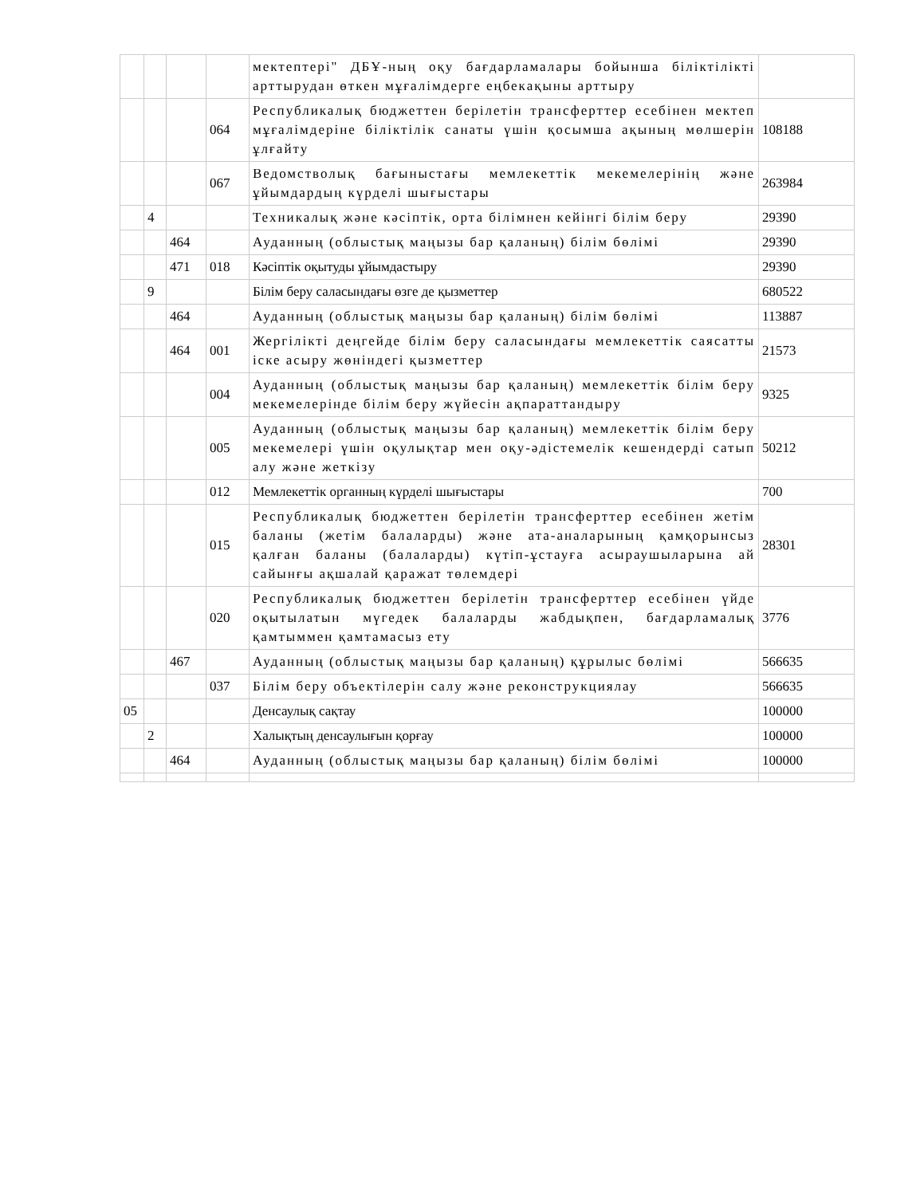| | | | | мектептері" ДБҰ-ның оқу бағдарламалары бойынша біліктілікті арттырудан өткен мұғалімдерге еңбекақыны арттыру | |
| | | | 064 | Республикалық бюджеттен берілетін трансферттер есебінен мектеп мұғалімдеріне біліктілік санаты үшін қосымша ақының мөлшерін ұлғайту | 108188 |
| | | | 067 | Ведомстволық бағыныстағы мемлекеттік мекемелерінің және ұйымдардың күрделі шығыстары | 263984 |
| | 4 | | | Техникалық және кәсіптік, орта білімнен кейінгі білім беру | 29390 |
| | | 464 | | Ауданның (облыстық маңызы бар қаланың) білім бөлімі | 29390 |
| | | 471 | 018 | Кәсіптік оқытуды ұйымдастыру | 29390 |
| | 9 | | | Білім беру саласындағы өзге де қызметтер | 680522 |
| | | 464 | | Ауданның (облыстық маңызы бар қаланың) білім бөлімі | 113887 |
| | | 464 | 001 | Жергілікті деңгейде білім беру саласындағы мемлекеттік саясатты іске асыру жөніндегі қызметтер | 21573 |
| | | | 004 | Ауданның (облыстық маңызы бар қаланың) мемлекеттік білім беру мекемелерінде білім беру жүйесін ақпараттандыру | 9325 |
| | | | 005 | Ауданның (облыстық маңызы бар қаланың) мемлекеттік білім беру мекемелері үшін оқулықтар мен оқу-әдістемелік кешендерді сатып алу және жеткізу | 50212 |
| | | | 012 | Мемлекеттік органның күрделі шығыстары | 700 |
| | | | 015 | Республикалық бюджеттен берілетін трансферттер есебінен жетім баланы (жетім балаларды) және ата-аналарының қамқорынсыз қалған баланы (балаларды) күтіп-ұстауға асыраушыларына ай сайынғы ақшалай қаражат төлемдері | 28301 |
| | | | 020 | Республикалық бюджеттен берілетін трансферттер есебінен үйде оқытылатын мүгедек балаларды жабдықпен, бағдарламалық қамтыммен қамтамасыз ету | 3776 |
| | | 467 | | Ауданның (облыстық маңызы бар қаланың) құрылыс бөлімі | 566635 |
| | | | 037 | Білім беру объектілерін салу және реконструкциялау | 566635 |
| 05 | | | | Денсаулық сақтау | 100000 |
| | 2 | | | Халықтың денсаулығын қорғау | 100000 |
| | | 464 | | Ауданның (облыстық маңызы бар қаланың) білім бөлімі | 100000 |